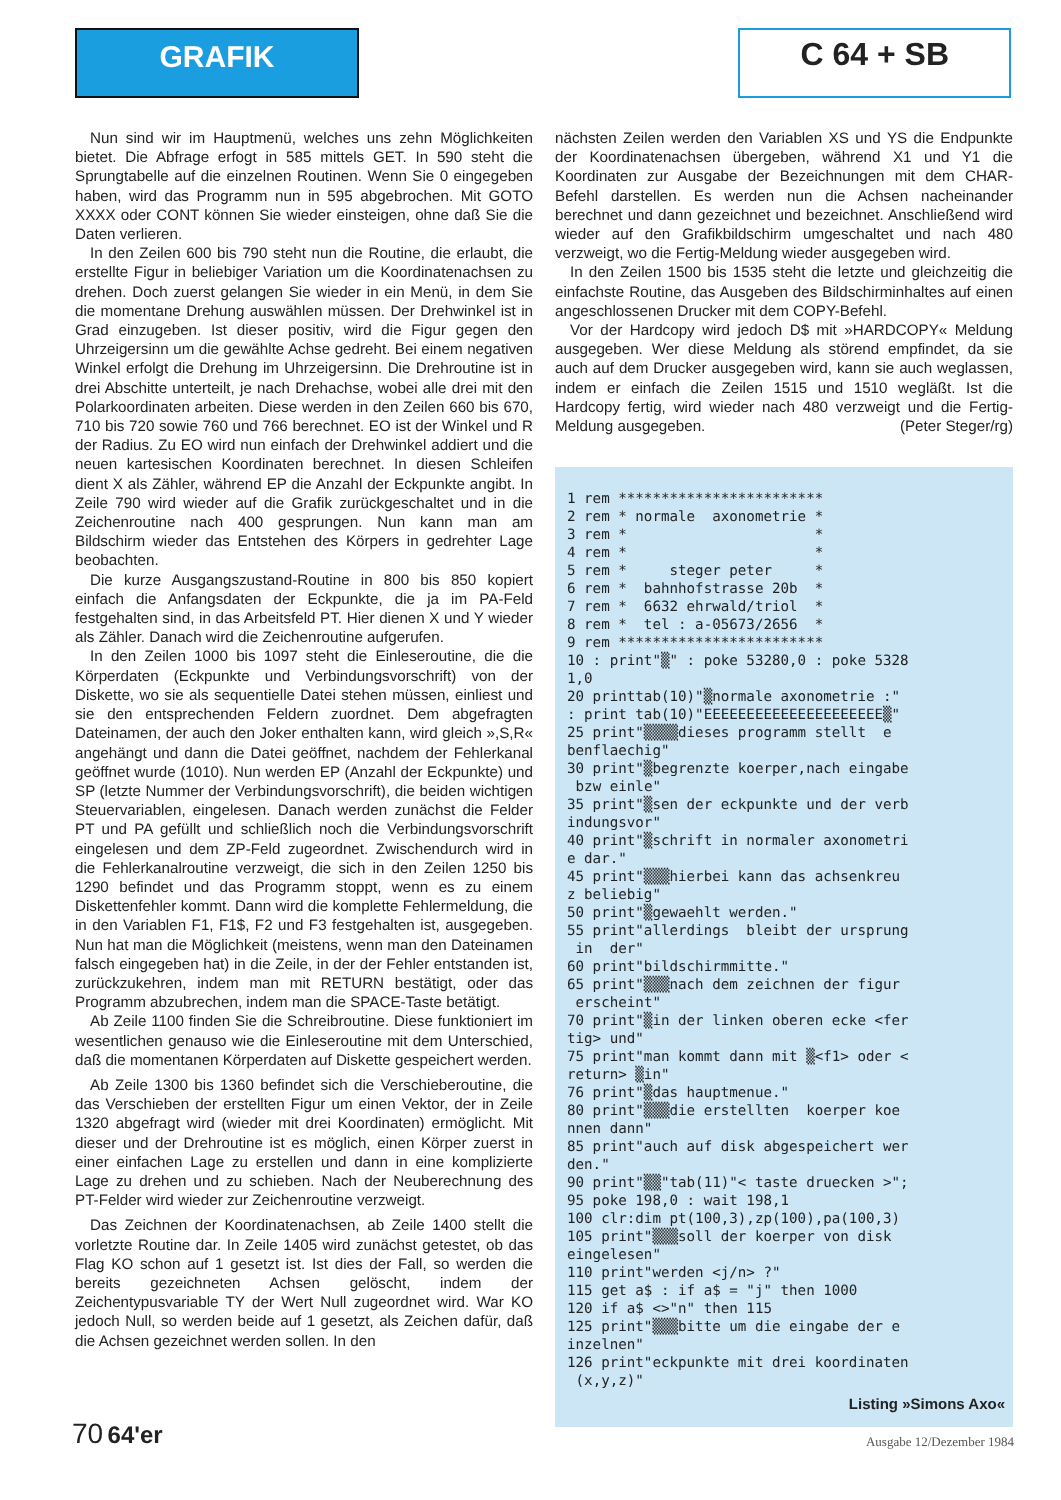GRAFIK
C 64 + SB
Nun sind wir im Hauptmenü, welches uns zehn Möglichkeiten bietet. Die Abfrage erfogt in 585 mittels GET. In 590 steht die Sprungtabelle auf die einzelnen Routinen. Wenn Sie 0 eingegeben haben, wird das Programm nun in 595 abgebrochen. Mit GOTO XXXX oder CONT können Sie wieder einsteigen, ohne daß Sie die Daten verlieren.
In den Zeilen 600 bis 790 steht nun die Routine, die erlaubt, die erstellte Figur in beliebiger Variation um die Koordinatenachsen zu drehen. Doch zuerst gelangen Sie wieder in ein Menü, in dem Sie die momentane Drehung auswählen müssen. Der Drehwinkel ist in Grad einzugeben. Ist dieser positiv, wird die Figur gegen den Uhrzeigersinn um die gewählte Achse gedreht. Bei einem negativen Winkel erfolgt die Drehung im Uhrzeigersinn. Die Drehroutine ist in drei Abschitte unterteilt, je nach Drehachse, wobei alle drei mit den Polarkoordinaten arbeiten. Diese werden in den Zeilen 660 bis 670, 710 bis 720 sowie 760 und 766 berechnet. EO ist der Winkel und R der Radius. Zu EO wird nun einfach der Drehwinkel addiert und die neuen kartesischen Koordinaten berechnet. In diesen Schleifen dient X als Zähler, während EP die Anzahl der Eckpunkte angibt. In Zeile 790 wird wieder auf die Grafik zurückgeschaltet und in die Zeichenroutine nach 400 gesprungen. Nun kann man am Bildschirm wieder das Entstehen des Körpers in gedrehter Lage beobachten.
Die kurze Ausgangszustand-Routine in 800 bis 850 kopiert einfach die Anfangsdaten der Eckpunkte, die ja im PA-Feld festgehalten sind, in das Arbeitsfeld PT. Hier dienen X und Y wieder als Zähler. Danach wird die Zeichenroutine aufgerufen.
In den Zeilen 1000 bis 1097 steht die Einleseroutine, die die Körperdaten (Eckpunkte und Verbindungsvorschrift) von der Diskette, wo sie als sequentielle Datei stehen müssen, einliest und sie den entsprechenden Feldern zuordnet. Dem abgefragten Dateinamen, der auch den Joker enthalten kann, wird gleich »,S,R« angehängt und dann die Datei geöffnet, nachdem der Fehlerkanal geöffnet wurde (1010). Nun werden EP (Anzahl der Eckpunkte) und SP (letzte Nummer der Verbindungsvorschrift), die beiden wichtigen Steuervariablen, eingelesen. Danach werden zunächst die Felder PT und PA gefüllt und schließlich noch die Verbindungsvorschrift eingelesen und dem ZP-Feld zugeordnet. Zwischendurch wird in die Fehlerkanalroutine verzweigt, die sich in den Zeilen 1250 bis 1290 befindet und das Programm stoppt, wenn es zu einem Diskettenfehler kommt. Dann wird die komplette Fehlermeldung, die in den Variablen F1, F1$, F2 und F3 festgehalten ist, ausgegeben. Nun hat man die Möglichkeit (meistens, wenn man den Dateinamen falsch eingegeben hat) in die Zeile, in der der Fehler entstanden ist, zurückzukehren, indem man mit RETURN bestätigt, oder das Programm abzubrechen, indem man die SPACE-Taste betätigt.
Ab Zeile 1100 finden Sie die Schreibroutine. Diese funktioniert im wesentlichen genauso wie die Einleseroutine mit dem Unterschied, daß die momentanen Körperdaten auf Diskette gespeichert werden.
Ab Zeile 1300 bis 1360 befindet sich die Verschieberoutine, die das Verschieben der erstellten Figur um einen Vektor, der in Zeile 1320 abgefragt wird (wieder mit drei Koordinaten) ermöglicht. Mit dieser und der Drehroutine ist es möglich, einen Körper zuerst in einer einfachen Lage zu erstellen und dann in eine komplizierte Lage zu drehen und zu schieben. Nach der Neuberechnung des PT-Felder wird wieder zur Zeichenroutine verzweigt.
Das Zeichnen der Koordinatenachsen, ab Zeile 1400 stellt die vorletzte Routine dar. In Zeile 1405 wird zunächst getestet, ob das Flag KO schon auf 1 gesetzt ist. Ist dies der Fall, so werden die bereits gezeichneten Achsen gelöscht, indem der Zeichentypusvariable TY der Wert Null zugeordnet wird. War KO jedoch Null, so werden beide auf 1 gesetzt, als Zeichen dafür, daß die Achsen gezeichnet werden sollen. In den
nächsten Zeilen werden den Variablen XS und YS die Endpunkte der Koordinatenachsen übergeben, während X1 und Y1 die Koordinaten zur Ausgabe der Bezeichnungen mit dem CHAR-Befehl darstellen. Es werden nun die Achsen nacheinander berechnet und dann gezeichnet und bezeichnet. Anschließend wird wieder auf den Grafikbildschirm umgeschaltet und nach 480 verzweigt, wo die Fertig-Meldung wieder ausgegeben wird.
In den Zeilen 1500 bis 1535 steht die letzte und gleichzeitig die einfachste Routine, das Ausgeben des Bildschirminhaltes auf einen angeschlossenen Drucker mit dem COPY-Befehl.
Vor der Hardcopy wird jedoch D$ mit »HARDCOPY« Meldung ausgegeben. Wer diese Meldung als störend empfindet, da sie auch auf dem Drucker ausgegeben wird, kann sie auch weglassen, indem er einfach die Zeilen 1515 und 1510 wegläßt. Ist die Hardcopy fertig, wird wieder nach 480 verzweigt und die Fertig-Meldung ausgegeben. (Peter Steger/rg)
1 rem ************************ 2 rem * normale axonometrie * 3 rem * * 4 rem * * 5 rem * steger peter * 6 rem * bahnhofstrasse 20b * 7 rem * 6632 ehrwald/triol * 8 rem * tel : a-05673/2656 * 9 rem ************************ 10 : print"▒" : poke 53280,0 : poke 5328 1,0 20 printtab(10)"▒normale axonometrie :" : print tab(10)"EEEEEEEEEEEEEEEEEEEEE▒" 25 print"▒▒▒▒dieses programm stellt e benflaechig" 30 print"▒begrenzte koerper,nach eingabe bzw einle" 35 print"▒sen der eckpunkte und der verb indungsvor" 40 print"▒schrift in normaler axonometri e dar." 45 print"▒▒▒hierbei kann das achsenkreu z beliebig" 50 print"▒gewaehlt werden." 55 print"allerdings bleibt der ursprung in der" 60 print"bildschirmmitte." 65 print"▒▒▒nach dem zeichnen der figur erscheint" 70 print"▒in der linken oberen ecke <fer tig> und" 75 print"man kommt dann mit ▒<f1> oder < return> ▒in" 76 print"▒das hauptmenue." 80 print"▒▒▒die erstellten koerper koe nnen dann" 85 print"auch auf disk abgespeichert wer den." 90 print"▒▒"tab(11)"< taste druecken >"; 95 poke 198,0 : wait 198,1 100 clr:dim pt(100,3),zp(100),pa(100,3) 105 print"▒▒▒soll der koerper von disk eingelesen" 110 print"werden <j/n> ?" 115 get a$ : if a$ = "j" then 1000 120 if a$ <>"n" then 115 125 print"▒▒▒bitte um die eingabe der e inzelnen" 126 print"eckpunkte mit drei koordinaten (x,y,z)"
Listing »Simons Axo«
70 64'er
Ausgabe 12/Dezember 1984